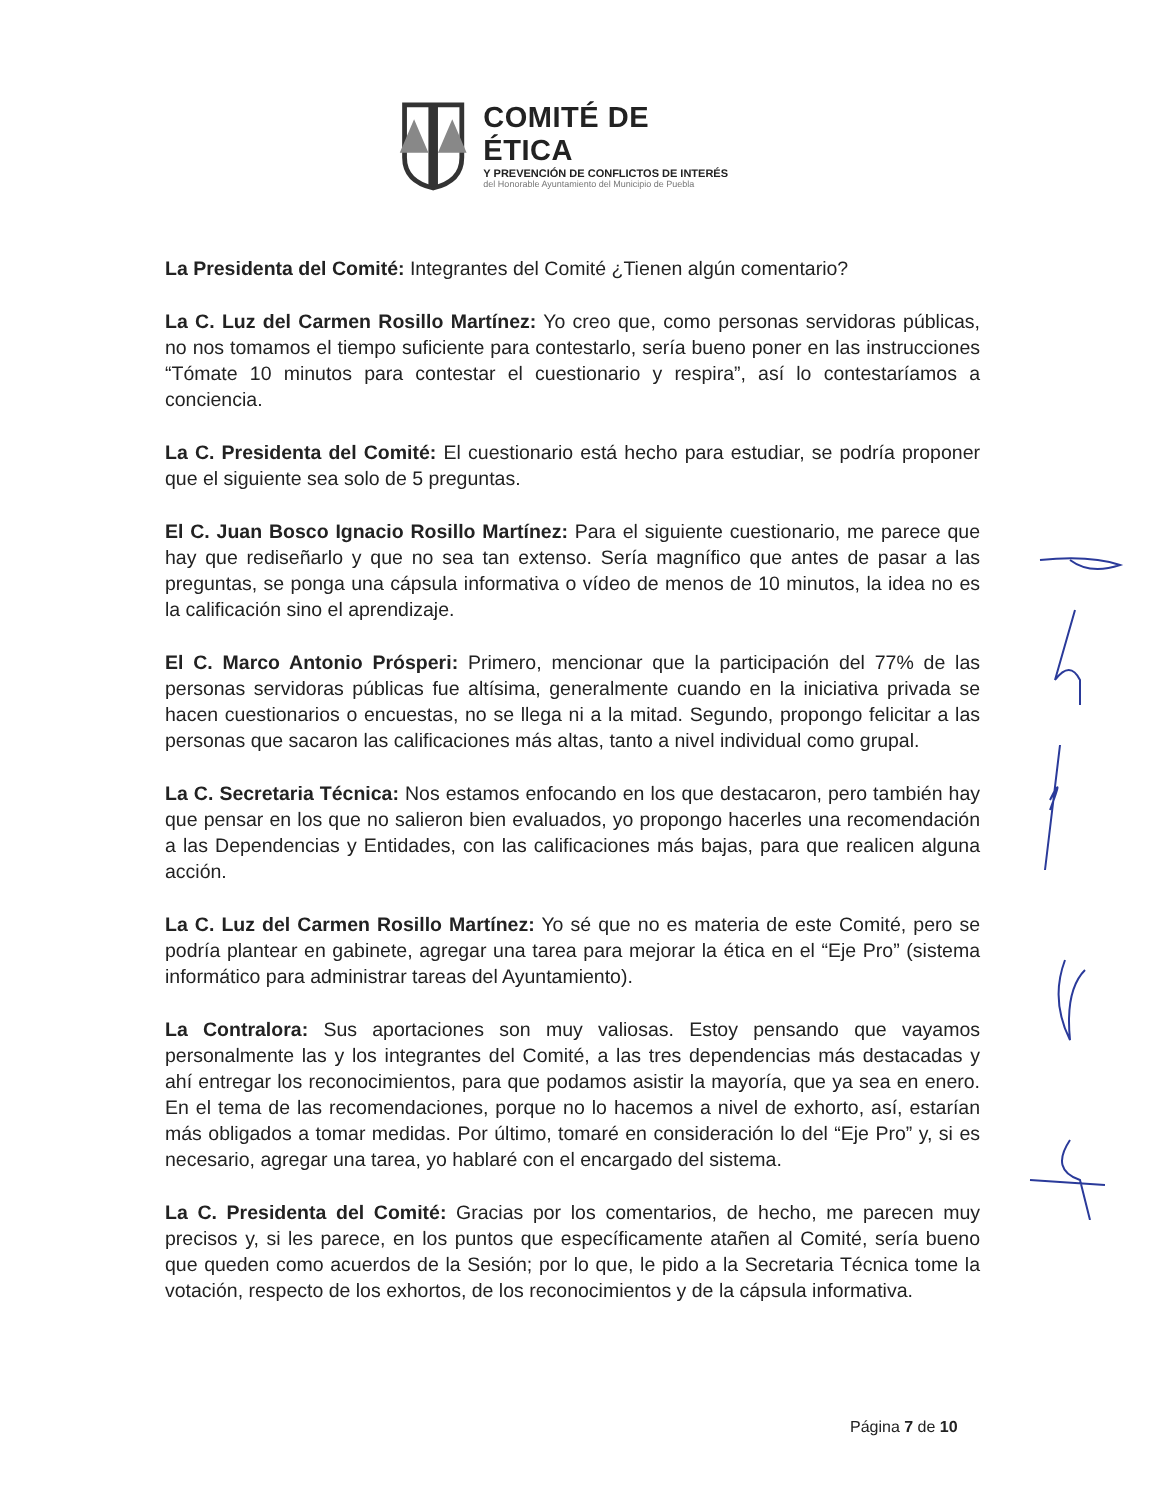COMITÉ DE ÉTICA
Y PREVENCIÓN DE CONFLICTOS DE INTERÉS
del Honorable Ayuntamiento del Municipio de Puebla
La Presidenta del Comité: Integrantes del Comité ¿Tienen algún comentario?
La C. Luz del Carmen Rosillo Martínez: Yo creo que, como personas servidoras públicas, no nos tomamos el tiempo suficiente para contestarlo, sería bueno poner en las instrucciones “Tómate 10 minutos para contestar el cuestionario y respira”, así lo contestaríamos a conciencia.
La C. Presidenta del Comité: El cuestionario está hecho para estudiar, se podría proponer que el siguiente sea solo de 5 preguntas.
El C. Juan Bosco Ignacio Rosillo Martínez: Para el siguiente cuestionario, me parece que hay que rediseñarlo y que no sea tan extenso. Sería magnífico que antes de pasar a las preguntas, se ponga una cápsula informativa o vídeo de menos de 10 minutos, la idea no es la calificación sino el aprendizaje.
El C. Marco Antonio Prósperi: Primero, mencionar que la participación del 77% de las personas servidoras públicas fue altísima, generalmente cuando en la iniciativa privada se hacen cuestionarios o encuestas, no se llega ni a la mitad. Segundo, propongo felicitar a las personas que sacaron las calificaciones más altas, tanto a nivel individual como grupal.
La C. Secretaria Técnica: Nos estamos enfocando en los que destacaron, pero también hay que pensar en los que no salieron bien evaluados, yo propongo hacerles una recomendación a las Dependencias y Entidades, con las calificaciones más bajas, para que realicen alguna acción.
La C. Luz del Carmen Rosillo Martínez: Yo sé que no es materia de este Comité, pero se podría plantear en gabinete, agregar una tarea para mejorar la ética en el “Eje Pro” (sistema informático para administrar tareas del Ayuntamiento).
La Contralora: Sus aportaciones son muy valiosas. Estoy pensando que vayamos personalmente las y los integrantes del Comité, a las tres dependencias más destacadas y ahí entregar los reconocimientos, para que podamos asistir la mayoría, que ya sea en enero. En el tema de las recomendaciones, porque no lo hacemos a nivel de exhorto, así, estarían más obligados a tomar medidas. Por último, tomaré en consideración lo del “Eje Pro” y, si es necesario, agregar una tarea, yo hablaré con el encargado del sistema.
La C. Presidenta del Comité: Gracias por los comentarios, de hecho, me parecen muy precisos y, si les parece, en los puntos que específicamente atañen al Comité, sería bueno que queden como acuerdos de la Sesión; por lo que, le pido a la Secretaria Técnica tome la votación, respecto de los exhortos, de los reconocimientos y de la cápsula informativa.
Página 7 de 10